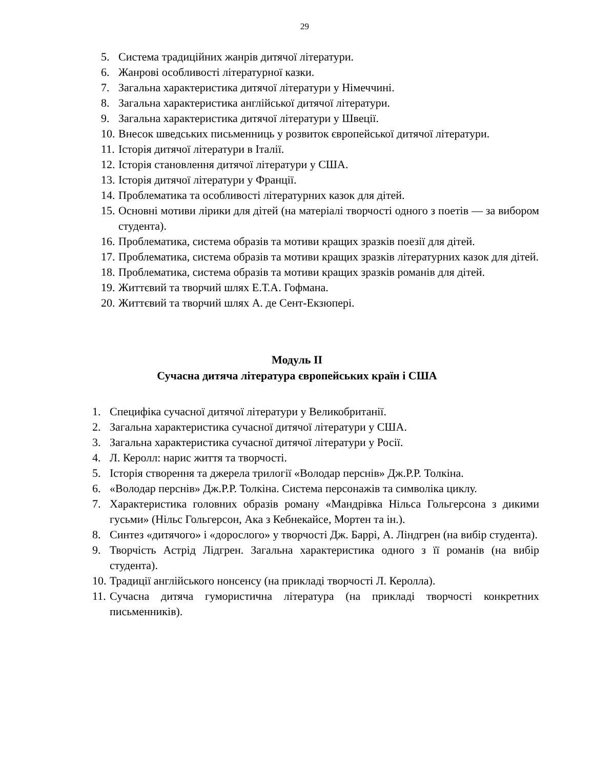29
5. Система традиційних жанрів дитячої літератури.
6. Жанрові особливості літературної казки.
7. Загальна характеристика дитячої літератури у Німеччині.
8. Загальна характеристика англійської дитячої літератури.
9. Загальна характеристика дитячої літератури у Швеції.
10. Внесок шведських письменниць у розвиток європейської дитячої літератури.
11. Історія дитячої літератури в Італії.
12. Історія становлення дитячої літератури у США.
13. Історія дитячої літератури у Франції.
14. Проблематика та особливості літературних казок для дітей.
15. Основні мотиви лірики для дітей (на матеріалі творчості одного з поетів — за вибором студента).
16. Проблематика, система образів та мотиви кращих зразків поезії для дітей.
17. Проблематика, система образів та мотиви кращих зразків літературних казок для дітей.
18. Проблематика, система образів та мотиви кращих зразків романів для дітей.
19. Життєвий та творчий шлях Е.Т.А. Гофмана.
20. Життєвий та творчий шлях А. де Сент-Екзюпері.
Модуль ІІ
Сучасна дитяча література європейських країн і США
1. Специфіка сучасної дитячої літератури у Великобританії.
2. Загальна характеристика сучасної дитячої літератури у США.
3. Загальна характеристика сучасної дитячої літератури у Росії.
4. Л. Керолл: нарис життя та творчості.
5. Історія створення та джерела трилогії «Володар перснів» Дж.Р.Р. Толкіна.
6. «Володар перснів» Дж.Р.Р. Толкіна. Система персонажів та символіка циклу.
7. Характеристика головних образів роману «Мандрівка Нільса Гольгерсона з дикими гусьми» (Нільс Гольгерсон, Ака з Кебнекайсе, Мортен та ін.).
8. Синтез «дитячого» і «дорослого» у творчості Дж. Баррі, А. Ліндгрен (на вибір студента).
9. Творчість Астрід Лідгрен. Загальна характеристика одного з її романів (на вибір студента).
10. Традиції англійського нонсенсу (на прикладі творчості Л. Керолла).
11. Сучасна дитяча гумористична література (на прикладі творчості конкретних письменників).